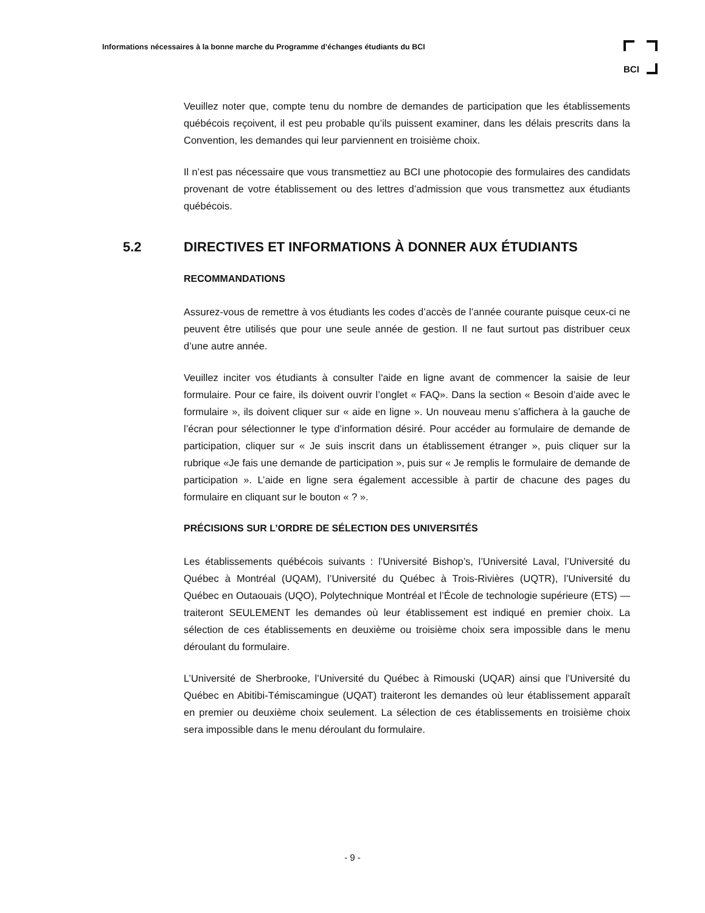Informations nécessaires à la bonne marche du Programme d’échanges étudiants du BCI
BCI
Veuillez noter que, compte tenu du nombre de demandes de participation que les établissements québécois reçoivent, il est peu probable qu’ils puissent examiner, dans les délais prescrits dans la Convention, les demandes qui leur parviennent en troisième choix.
Il n’est pas nécessaire que vous transmettiez au BCI une photocopie des formulaires des candidats provenant de votre établissement ou des lettres d’admission que vous transmettez aux étudiants québécois.
5.2 DIRECTIVES ET INFORMATIONS À DONNER AUX ÉTUDIANTS
RECOMMANDATIONS
Assurez-vous de remettre à vos étudiants les codes d’accès de l’année courante puisque ceux-ci ne peuvent être utilisés que pour une seule année de gestion. Il ne faut surtout pas distribuer ceux d’une autre année.
Veuillez inciter vos étudiants à consulter l'aide en ligne avant de commencer la saisie de leur formulaire. Pour ce faire, ils doivent ouvrir l’onglet « FAQ». Dans la section « Besoin d’aide avec le formulaire », ils doivent cliquer sur « aide en ligne ». Un nouveau menu s’affichera à la gauche de l’écran pour sélectionner le type d’information désiré. Pour accéder au formulaire de demande de participation, cliquer sur « Je suis inscrit dans un établissement étranger », puis cliquer sur la rubrique «Je fais une demande de participation », puis sur « Je remplis le formulaire de demande de participation ». L’aide en ligne sera également accessible à partir de chacune des pages du formulaire en cliquant sur le bouton « ? ».
PRÉCISIONS SUR L’ORDRE DE SÉLECTION DES UNIVERSITÉS
Les établissements québécois suivants : l’Université Bishop’s, l’Université Laval, l’Université du Québec à Montréal (UQAM), l’Université du Québec à Trois-Rivières (UQTR), l’Université du Québec en Outaouais (UQO), Polytechnique Montréal et l’École de technologie supérieure (ETS) — traiteront SEULEMENT les demandes où leur établissement est indiqué en premier choix. La sélection de ces établissements en deuxième ou troisième choix sera impossible dans le menu déroulant du formulaire.
L’Université de Sherbrooke, l’Université du Québec à Rimouski (UQAR) ainsi que l’Université du Québec en Abitibi-Témiscamingue (UQAT) traiteront les demandes où leur établissement apparaît en premier ou deuxième choix seulement. La sélection de ces établissements en troisième choix sera impossible dans le menu déroulant du formulaire.
- 9 -